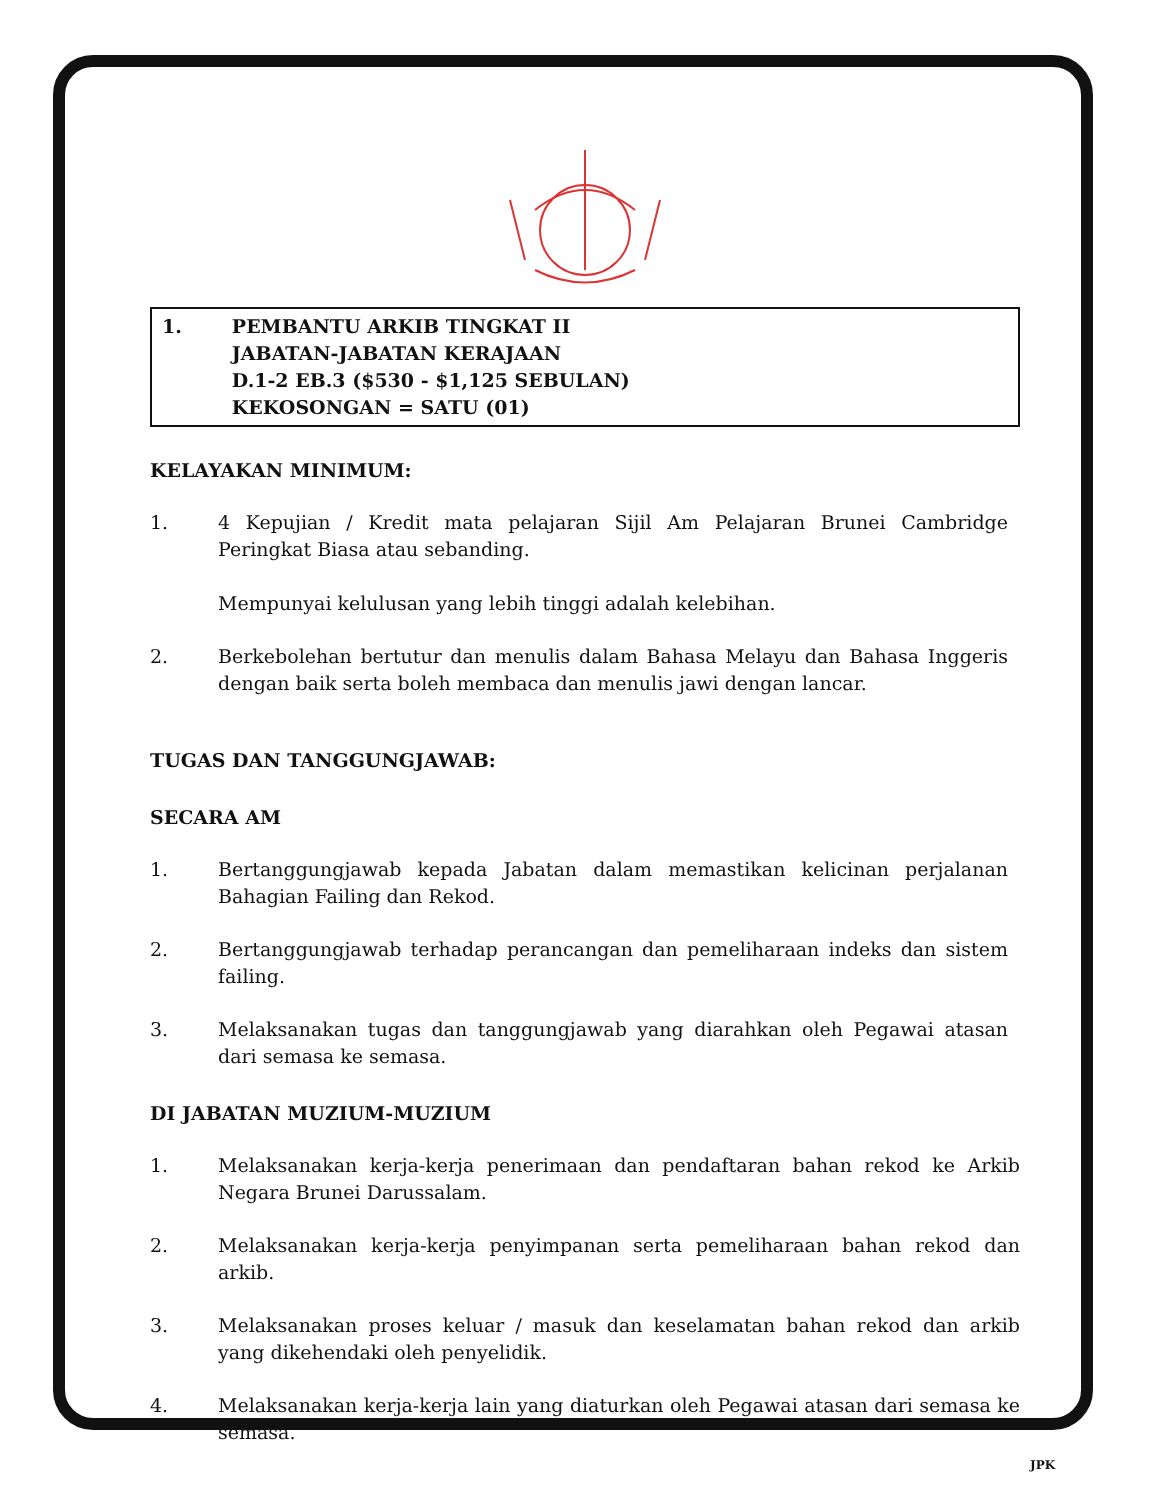1. PEMBANTU ARKIB TINGKAT II
JABATAN-JABATAN KERAJAAN
D.1-2 EB.3 ($530 - $1,125 SEBULAN)
KEKOSONGAN = SATU (01)
KELAYAKAN MINIMUM:
1. 4 Kepujian / Kredit mata pelajaran Sijil Am Pelajaran Brunei Cambridge Peringkat Biasa atau sebanding.
Mempunyai kelulusan yang lebih tinggi adalah kelebihan.
2. Berkebolehan bertutur dan menulis dalam Bahasa Melayu dan Bahasa Inggeris dengan baik serta boleh membaca dan menulis jawi dengan lancar.
TUGAS DAN TANGGUNGJAWAB:
SECARA AM
1. Bertanggungjawab kepada Jabatan dalam memastikan kelicinan perjalanan Bahagian Failing dan Rekod.
2. Bertanggungjawab terhadap perancangan dan pemeliharaan indeks dan sistem failing.
3. Melaksanakan tugas dan tanggungjawab yang diarahkan oleh Pegawai atasan dari semasa ke semasa.
DI JABATAN MUZIUM-MUZIUM
1. Melaksanakan kerja-kerja penerimaan dan pendaftaran bahan rekod ke Arkib Negara Brunei Darussalam.
2. Melaksanakan kerja-kerja penyimpanan serta pemeliharaan bahan rekod dan arkib.
3. Melaksanakan proses keluar / masuk dan keselamatan bahan rekod dan arkib yang dikehendaki oleh penyelidik.
4. Melaksanakan kerja-kerja lain yang diaturkan oleh Pegawai atasan dari semasa ke semasa.
JPK